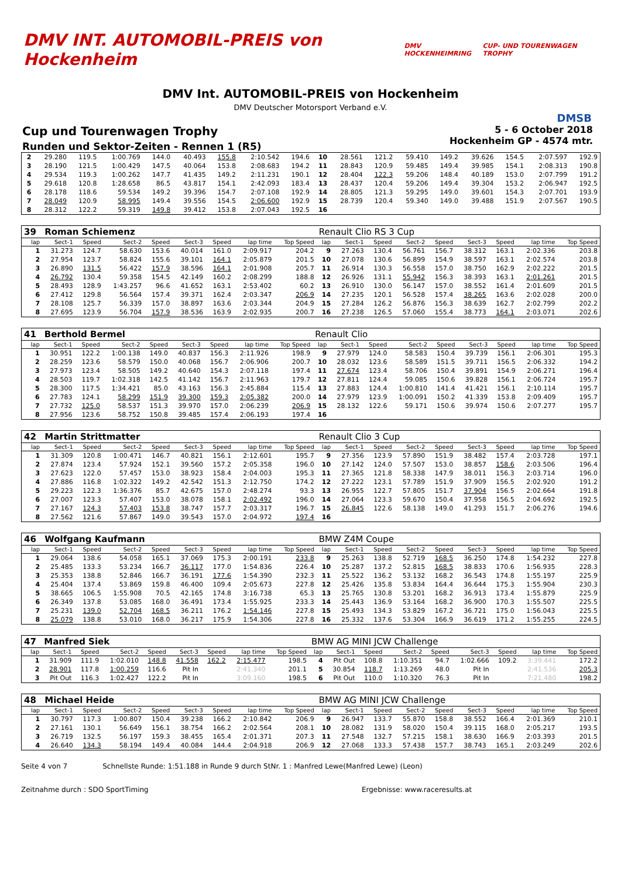DMV INT. AUTOMOBIL-PREIS von Hockenheim
DMV HOCKENHEIMRING CUP- UND TOURENWAGEN TROPHY
DMV Int. AUTOMOBIL-PREIS von Hockenheim
DMV Deutscher Motorsport Verband e.V.
DMSB
Cup und Tourenwagen Trophy
Runden und Sektor-Zeiten - Rennen 1 (R5)
5 - 6 October 2018
Hockenheim GP - 4574 mtr.
| 2 | 29.280 | 119.5 | 1:00.769 | 144.0 | 40.493 | 155.8 | 2:10.542 | 194.6 | 10 | 28.561 | 121.2 | 59.410 | 149.2 | 39.626 | 154.5 | 2:07.597 | 192.9 |
| 3 | 28.190 | 121.5 | 1:00.429 | 147.5 | 40.064 | 153.8 | 2:08.683 | 194.2 | 11 | 28.843 | 120.9 | 59.485 | 149.4 | 39.985 | 154.1 | 2:08.313 | 190.8 |
| 4 | 29.534 | 119.3 | 1:00.262 | 147.7 | 41.435 | 149.2 | 2:11.231 | 190.1 | 12 | 28.404 | 122.3 | 59.206 | 148.4 | 40.189 | 153.0 | 2:07.799 | 191.2 |
| 5 | 29.618 | 120.8 | 1:28.658 | 86.5 | 43.817 | 154.1 | 2:42.093 | 183.4 | 13 | 28.437 | 120.4 | 59.206 | 149.4 | 39.304 | 153.2 | 2:06.947 | 192.5 |
| 6 | 28.178 | 118.6 | 59.534 | 149.2 | 39.396 | 154.7 | 2:07.108 | 192.9 | 14 | 28.805 | 121.3 | 59.295 | 149.0 | 39.601 | 154.3 | 2:07.701 | 193.9 |
| 7 | 28.049 | 120.9 | 58.995 | 149.4 | 39.556 | 154.5 | 2:06.600 | 192.9 | 15 | 28.739 | 120.4 | 59.340 | 149.0 | 39.488 | 151.9 | 2:07.567 | 190.5 |
| 8 | 28.312 | 122.2 | 59.319 | 149.8 | 39.412 | 153.8 | 2:07.043 | 192.5 | 16 | | | | | | | | |
| 39 | Roman Schiemenz | | | | | | | | Renault Clio RS 3 Cup | | | | | | | | |
| lap | Sect-1 | Speed | Sect-2 | Speed | Sect-3 | Speed | lap time | Top Speed | lap | Sect-1 | Speed | Sect-2 | Speed | Sect-3 | Speed | lap time | Top Speed |
| 1 | 31.273 | 124.7 | 58.630 | 153.6 | 40.014 | 161.0 | 2:09.917 | 204.2 | 9 | 27.263 | 130.4 | 56.761 | 156.7 | 38.312 | 163.1 | 2:02.336 | 203.8 |
| 2 | 27.954 | 123.7 | 58.824 | 155.6 | 39.101 | 164.1 | 2:05.879 | 201.5 | 10 | 27.078 | 130.6 | 56.899 | 154.9 | 38.597 | 163.1 | 2:02.574 | 203.8 |
| 3 | 26.890 | 131.5 | 56.422 | 157.9 | 38.596 | 164.1 | 2:01.908 | 205.7 | 11 | 26.914 | 130.3 | 56.558 | 157.0 | 38.750 | 162.9 | 2:02.222 | 201.5 |
| 4 | 26.792 | 130.4 | 59.358 | 154.5 | 42.149 | 160.2 | 2:08.299 | 188.8 | 12 | 26.926 | 131.1 | 55.942 | 156.3 | 38.393 | 163.1 | 2:01.261 | 201.5 |
| 5 | 28.493 | 128.9 | 1:43.257 | 96.6 | 41.652 | 163.1 | 2:53.402 | 60.2 | 13 | 26.910 | 130.0 | 56.147 | 157.0 | 38.552 | 161.4 | 2:01.609 | 201.5 |
| 6 | 27.412 | 129.8 | 56.564 | 157.4 | 39.371 | 162.4 | 2:03.347 | 206.9 | 14 | 27.235 | 120.1 | 56.528 | 157.4 | 38.265 | 163.6 | 2:02.028 | 200.0 |
| 7 | 28.108 | 125.7 | 56.339 | 157.0 | 38.897 | 163.6 | 2:03.344 | 204.9 | 15 | 27.284 | 126.2 | 56.876 | 156.3 | 38.639 | 162.7 | 2:02.799 | 202.2 |
| 8 | 27.695 | 123.9 | 56.704 | 157.9 | 38.536 | 163.9 | 2:02.935 | 200.7 | 16 | 27.238 | 126.5 | 57.060 | 155.4 | 38.773 | 164.1 | 2:03.071 | 202.6 |
| 41 | Berthold Bermel | | | | | | | | Renault Clio | | | | | | | | |
| lap | Sect-1 | Speed | Sect-2 | Speed | Sect-3 | Speed | lap time | Top Speed | lap | Sect-1 | Speed | Sect-2 | Speed | Sect-3 | Speed | lap time | Top Speed |
| 1 | 30.951 | 122.2 | 1:00.138 | 149.0 | 40.837 | 156.3 | 2:11.926 | 198.9 | 9 | 27.979 | 124.0 | 58.583 | 150.4 | 39.739 | 156.1 | 2:06.301 | 195.3 |
| 2 | 28.259 | 123.6 | 58.579 | 150.0 | 40.068 | 156.7 | 2:06.906 | 200.7 | 10 | 28.032 | 123.6 | 58.589 | 151.5 | 39.711 | 156.5 | 2:06.332 | 194.2 |
| 3 | 27.973 | 123.4 | 58.505 | 149.2 | 40.640 | 154.3 | 2:07.118 | 197.4 | 11 | 27.674 | 123.4 | 58.706 | 150.4 | 39.891 | 154.9 | 2:06.271 | 196.4 |
| 4 | 28.503 | 119.7 | 1:02.318 | 142.5 | 41.142 | 156.7 | 2:11.963 | 179.7 | 12 | 27.811 | 124.4 | 59.085 | 150.6 | 39.828 | 156.1 | 2:06.724 | 195.7 |
| 5 | 28.300 | 117.5 | 1:34.421 | 85.0 | 43.163 | 156.3 | 2:45.884 | 115.4 | 13 | 27.883 | 124.4 | 1:00.810 | 141.4 | 41.421 | 156.1 | 2:10.114 | 195.7 |
| 6 | 27.783 | 124.1 | 58.299 | 151.9 | 39.300 | 159.3 | 2:05.382 | 200.0 | 14 | 27.979 | 123.9 | 1:00.091 | 150.2 | 41.339 | 153.8 | 2:09.409 | 195.7 |
| 7 | 27.732 | 125.0 | 58.537 | 151.3 | 39.970 | 157.0 | 2:06.239 | 206.9 | 15 | 28.132 | 122.6 | 59.171 | 150.6 | 39.974 | 150.6 | 2:07.277 | 195.7 |
| 8 | 27.956 | 123.6 | 58.752 | 150.8 | 39.485 | 157.4 | 2:06.193 | 197.4 | 16 | | | | | | | | |
| 42 | Martin Strittmatter | | | | | | | | Renault Clio 3 Cup | | | | | | | | |
| lap | Sect-1 | Speed | Sect-2 | Speed | Sect-3 | Speed | lap time | Top Speed | lap | Sect-1 | Speed | Sect-2 | Speed | Sect-3 | Speed | lap time | Top Speed |
| 1 | 31.309 | 120.8 | 1:00.471 | 146.7 | 40.821 | 156.1 | 2:12.601 | 195.7 | 9 | 27.356 | 123.9 | 57.890 | 151.9 | 38.482 | 157.4 | 2:03.728 | 197.1 |
| 2 | 27.874 | 123.4 | 57.924 | 152.1 | 39.560 | 157.2 | 2:05.358 | 196.0 | 10 | 27.142 | 124.0 | 57.507 | 153.0 | 38.857 | 158.6 | 2:03.506 | 196.4 |
| 3 | 27.623 | 122.0 | 57.457 | 153.0 | 38.923 | 158.4 | 2:04.003 | 195.3 | 11 | 27.365 | 121.8 | 58.338 | 147.9 | 38.011 | 156.3 | 2:03.714 | 196.0 |
| 4 | 27.886 | 116.8 | 1:02.322 | 149.2 | 42.542 | 151.3 | 2:12.750 | 174.2 | 12 | 27.222 | 123.1 | 57.789 | 151.9 | 37.909 | 156.5 | 2:02.920 | 191.2 |
| 5 | 29.223 | 122.3 | 1:36.376 | 85.7 | 42.675 | 157.0 | 2:48.274 | 93.3 | 13 | 26.955 | 122.7 | 57.805 | 151.7 | 37.904 | 156.5 | 2:02.664 | 191.8 |
| 6 | 27.007 | 123.3 | 57.407 | 153.0 | 38.078 | 158.1 | 2:02.492 | 196.0 | 14 | 27.064 | 123.3 | 59.670 | 150.4 | 37.958 | 156.5 | 2:04.692 | 192.5 |
| 7 | 27.167 | 124.3 | 57.403 | 153.8 | 38.747 | 157.7 | 2:03.317 | 196.7 | 15 | 26.845 | 122.6 | 58.138 | 149.0 | 41.293 | 151.7 | 2:06.276 | 194.6 |
| 8 | 27.562 | 121.6 | 57.867 | 149.0 | 39.543 | 157.0 | 2:04.972 | 197.4 | 16 | | | | | | | | |
| 46 | Wolfgang Kaufmann | | | | | | | | BMW Z4M Coupe | | | | | | | | |
| lap | Sect-1 | Speed | Sect-2 | Speed | Sect-3 | Speed | lap time | Top Speed | lap | Sect-1 | Speed | Sect-2 | Speed | Sect-3 | Speed | lap time | Top Speed |
| 1 | 29.064 | 138.6 | 54.058 | 165.1 | 37.069 | 175.3 | 2:00.191 | 233.8 | 9 | 25.263 | 138.8 | 52.719 | 168.5 | 36.250 | 174.8 | 1:54.232 | 227.8 |
| 2 | 25.485 | 133.3 | 53.234 | 166.7 | 36.117 | 177.0 | 1:54.836 | 226.4 | 10 | 25.287 | 137.2 | 52.815 | 168.5 | 38.833 | 170.6 | 1:56.935 | 228.3 |
| 3 | 25.353 | 138.8 | 52.846 | 166.7 | 36.191 | 177.6 | 1:54.390 | 232.3 | 11 | 25.522 | 136.2 | 53.132 | 168.2 | 36.543 | 174.8 | 1:55.197 | 225.9 |
| 4 | 25.404 | 137.4 | 53.869 | 159.8 | 46.400 | 109.4 | 2:05.673 | 227.8 | 12 | 25.426 | 135.8 | 53.834 | 164.4 | 36.644 | 175.3 | 1:55.904 | 230.3 |
| 5 | 38.665 | 106.5 | 1:55.908 | 70.5 | 42.165 | 174.8 | 3:16.738 | 65.3 | 13 | 25.765 | 130.8 | 53.201 | 168.2 | 36.913 | 173.4 | 1:55.879 | 225.9 |
| 6 | 26.349 | 137.8 | 53.085 | 168.0 | 36.491 | 173.4 | 1:55.925 | 233.3 | 14 | 25.443 | 136.9 | 53.164 | 168.2 | 36.900 | 170.3 | 1:55.507 | 225.5 |
| 7 | 25.231 | 139.0 | 52.704 | 168.5 | 36.211 | 176.2 | 1:54.146 | 227.8 | 15 | 25.493 | 134.3 | 53.829 | 167.2 | 36.721 | 175.0 | 1:56.043 | 225.5 |
| 8 | 25.079 | 138.8 | 53.010 | 168.0 | 36.217 | 175.9 | 1:54.306 | 227.8 | 16 | 25.332 | 137.6 | 53.304 | 166.9 | 36.619 | 171.2 | 1:55.255 | 224.5 |
| 47 | Manfred Siek | | | | | | | | BMW AG MINI JCW Challenge | | | | | | | | |
| lap | Sect-1 | Speed | Sect-2 | Speed | Sect-3 | Speed | lap time | Top Speed | lap | Sect-1 | Speed | Sect-2 | Speed | Sect-3 | Speed | lap time | Top Speed |
| 1 | 31.909 | 111.9 | 1:02.010 | 148.8 | 41.558 | 162.2 | 2:15.477 | 198.5 | 4 | Pit Out | 108.8 | 1:10.351 | 94.7 | 1:02.666 | 109.2 | 3:39.441 | 172.2 |
| 2 | 28.901 | 117.8 | 1:00.259 | 116.6 | Pit In | | 2:41.340 | 201.1 | 5 | 30.854 | 118.7 | 1:13.269 | 48.0 | Pit In | | 2:41.536 | 205.3 |
| 3 | Pit Out | 116.3 | 1:02.427 | 122.2 | Pit In | | 3:09.160 | 198.5 | 6 | Pit Out | 110.0 | 1:10.320 | 76.3 | Pit In | | 7:21.480 | 198.2 |
| 48 | Michael Heide | | | | | | | | BMW AG MINI JCW Challenge | | | | | | | | |
| lap | Sect-1 | Speed | Sect-2 | Speed | Sect-3 | Speed | lap time | Top Speed | lap | Sect-1 | Speed | Sect-2 | Speed | Sect-3 | Speed | lap time | Top Speed |
| 1 | 30.797 | 117.3 | 1:00.807 | 150.4 | 39.238 | 166.2 | 2:10.842 | 206.9 | 9 | 26.947 | 133.7 | 55.870 | 158.8 | 38.552 | 166.4 | 2:01.369 | 210.1 |
| 2 | 27.161 | 130.1 | 56.649 | 156.1 | 38.754 | 166.2 | 2:02.564 | 208.1 | 10 | 28.082 | 131.9 | 58.020 | 150.4 | 39.115 | 168.0 | 2:05.217 | 193.5 |
| 3 | 26.719 | 132.5 | 56.197 | 159.3 | 38.455 | 165.4 | 2:01.371 | 207.3 | 11 | 27.548 | 132.7 | 57.215 | 158.1 | 38.630 | 166.9 | 2:03.393 | 201.5 |
| 4 | 26.640 | 134.3 | 58.194 | 149.4 | 40.084 | 144.4 | 2:04.918 | 206.9 | 12 | 27.068 | 133.3 | 57.438 | 157.7 | 38.743 | 165.1 | 2:03.249 | 202.6 |
Seite 4 von 7 Schnellste Runde: 1:51.188 in Runde 9 durch StNr. 1 : Manfred Lewe(Manfred Lewe) (Leon)
Zeitnahme durch : SDO SportTiming Ergebnisse: www.raceresults.at